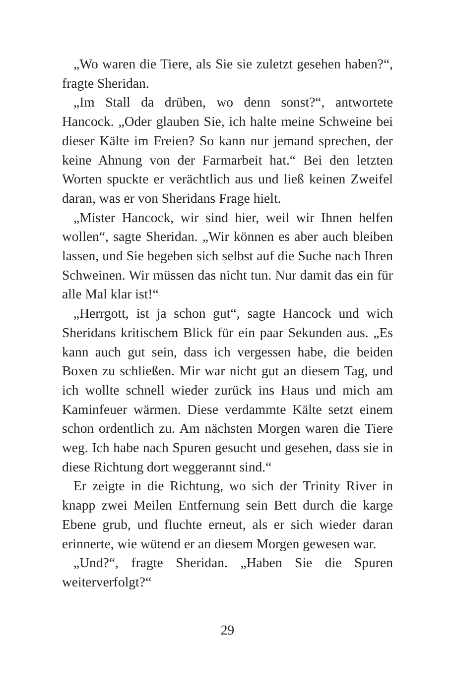„Wo waren die Tiere, als Sie sie zuletzt gesehen haben?“, fragte Sheridan.
„Im Stall da drüben, wo denn sonst?“, antwortete Hancock. „Oder glauben Sie, ich halte meine Schweine bei dieser Kälte im Freien? So kann nur jemand sprechen, der keine Ahnung von der Farmarbeit hat.“ Bei den letzten Worten spuckte er verächtlich aus und ließ keinen Zweifel daran, was er von Sheridans Frage hielt.
„Mister Hancock, wir sind hier, weil wir Ihnen helfen wollen“, sagte Sheridan. „Wir können es aber auch bleiben lassen, und Sie begeben sich selbst auf die Suche nach Ihren Schweinen. Wir müssen das nicht tun. Nur damit das ein für alle Mal klar ist!“
„Herrgott, ist ja schon gut“, sagte Hancock und wich Sheridans kritischem Blick für ein paar Sekunden aus. „Es kann auch gut sein, dass ich vergessen habe, die beiden Boxen zu schließen. Mir war nicht gut an diesem Tag, und ich wollte schnell wieder zurück ins Haus und mich am Kaminfeuer wärmen. Diese verdammte Kälte setzt einem schon ordentlich zu. Am nächsten Morgen waren die Tiere weg. Ich habe nach Spuren gesucht und gesehen, dass sie in diese Richtung dort weggerannt sind.“
Er zeigte in die Richtung, wo sich der Trinity River in knapp zwei Meilen Entfernung sein Bett durch die karge Ebene grub, und fluchte erneut, als er sich wieder daran erinnerte, wie wütend er an diesem Morgen gewesen war.
„Und?“, fragte Sheridan. „Haben Sie die Spuren weiterverfolgt?“
29